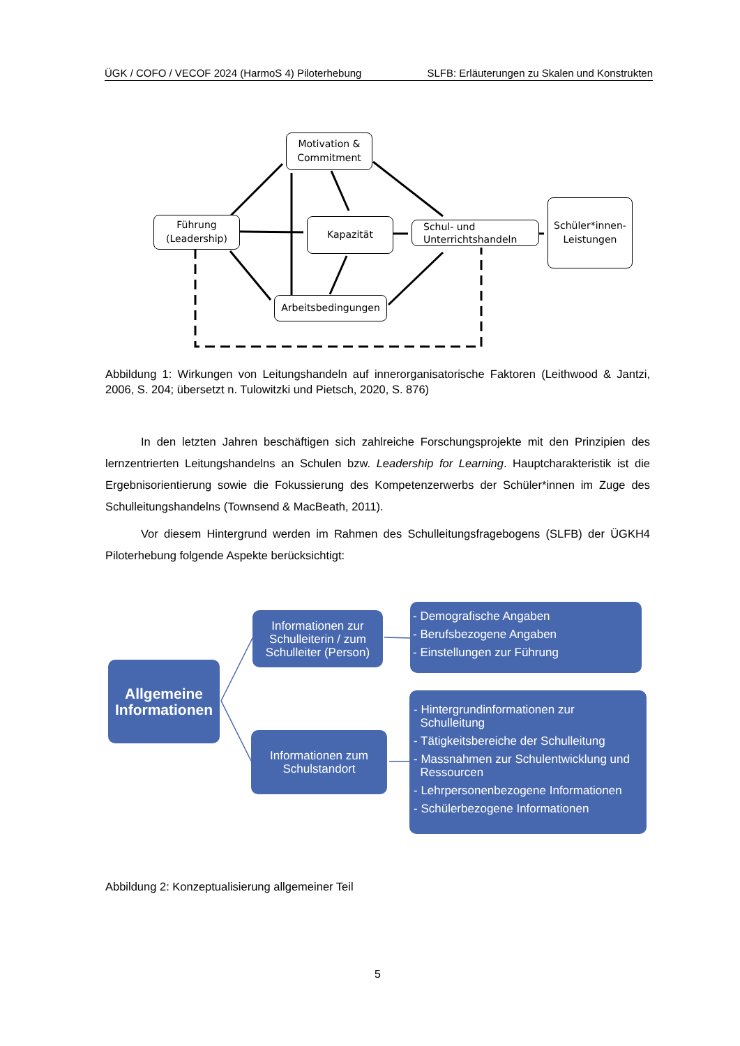ÜGK / COFO / VECOF 2024 (HarmoS 4) Piloterhebung SLFB: Erläuterungen zu Skalen und Konstrukten
Motivation &
Commitment
Führung
(Leadership)
Kapazität
Schul- und
Unterrichtshandeln
Schüler*innen-
Leistungen
Arbeitsbedingungen
Abbildung 1: Wirkungen von Leitungshandeln auf innerorganisatorische Faktoren (Leithwood & Jantzi, 2006, S. 204; übersetzt n. Tulowitzki und Pietsch, 2020, S. 876)
In den letzten Jahren beschäftigen sich zahlreiche Forschungsprojekte mit den Prinzipien des lernzentrierten Leitungshandelns an Schulen bzw. Leadership for Learning. Hauptcharakteristik ist die Ergebnisorientierung sowie die Fokussierung des Kompetenzerwerbs der Schüler*innen im Zuge des Schulleitungshandelns (Townsend & MacBeath, 2011).
Vor diesem Hintergrund werden im Rahmen des Schulleitungsfragebogens (SLFB) der ÜGKH4 Piloterhebung folgende Aspekte berücksichtigt:
Allgemeine
Informationen
Informationen zur
Schulleiterin / zum
Schulleiter (Person)
Informationen zum
Schulstandort
- Demografische Angaben
- Berufsbezogene Angaben
- Einstellungen zur Führung
- Hintergrundinformationen zur
Schulleitung
- Tätigkeitsbereiche der Schulleitung
- Massnahmen zur Schulentwicklung und
Ressourcen
- Lehrpersonenbezogene Informationen
- Schülerbezogene Informationen
Abbildung 2: Konzeptualisierung allgemeiner Teil
5